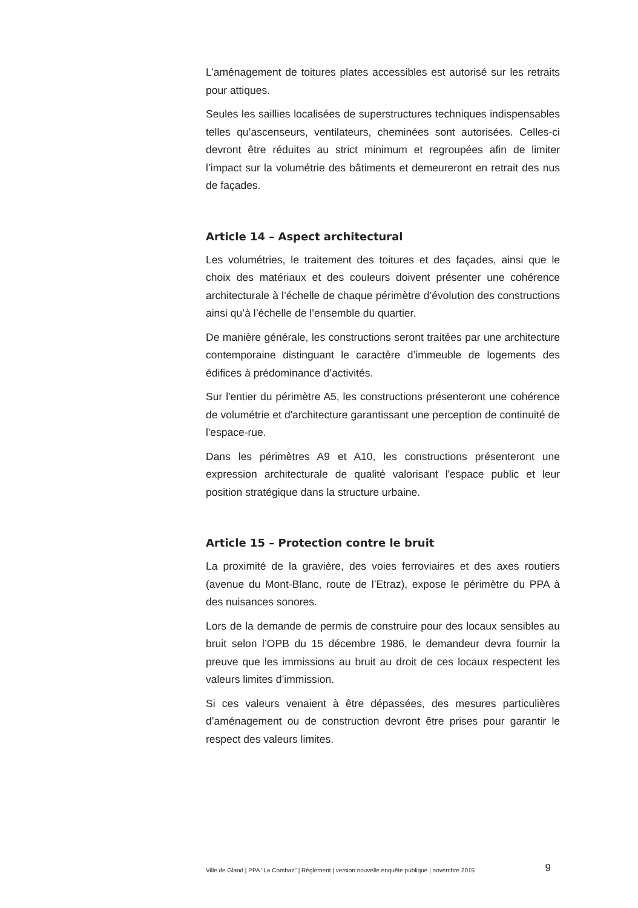L’aménagement de toitures plates accessibles est autorisé sur les retraits pour attiques.
Seules les saillies localisées de superstructures techniques indispensables telles qu’ascenseurs, ventilateurs, cheminées sont autorisées. Celles-ci devront être réduites au strict minimum et regroupées afin de limiter l’impact sur la volumétrie des bâtiments et demeureront en retrait des nus de façades.
Article 14 – Aspect architectural
Les volumétries, le traitement des toitures et des façades, ainsi que le choix des matériaux et des couleurs doivent présenter une cohérence architecturale à l’échelle de chaque périmètre d’évolution des constructions ainsi qu’à l’échelle de l’ensemble du quartier.
De manière générale, les constructions seront traitées par une architecture contemporaine distinguant le caractère d’immeuble de logements des édifices à prédominance d’activités.
Sur l'entier du périmètre A5, les constructions présenteront une cohérence de volumétrie et d'architecture garantissant une perception de continuité de l'espace-rue.
Dans les périmètres A9 et A10, les constructions présenteront une expression architecturale de qualité valorisant l'espace public et leur position stratégique dans la structure urbaine.
Article 15 – Protection contre le bruit
La proximité de la gravière, des voies ferroviaires et des axes routiers (avenue du Mont-Blanc, route de l’Etraz), expose le périmètre du PPA à des nuisances sonores.
Lors de la demande de permis de construire pour des locaux sensibles au bruit selon l’OPB du 15 décembre 1986, le demandeur devra fournir la preuve que les immissions au bruit au droit de ces locaux respectent les valeurs limites d’immission.
Si ces valeurs venaient à être dépassées, des mesures particulières d’aménagement ou de construction devront être prises pour garantir le respect des valeurs limites.
Ville de Gland | PPA "La Combaz" | Règlement | version nouvelle enquête publique | novembre 2015 9